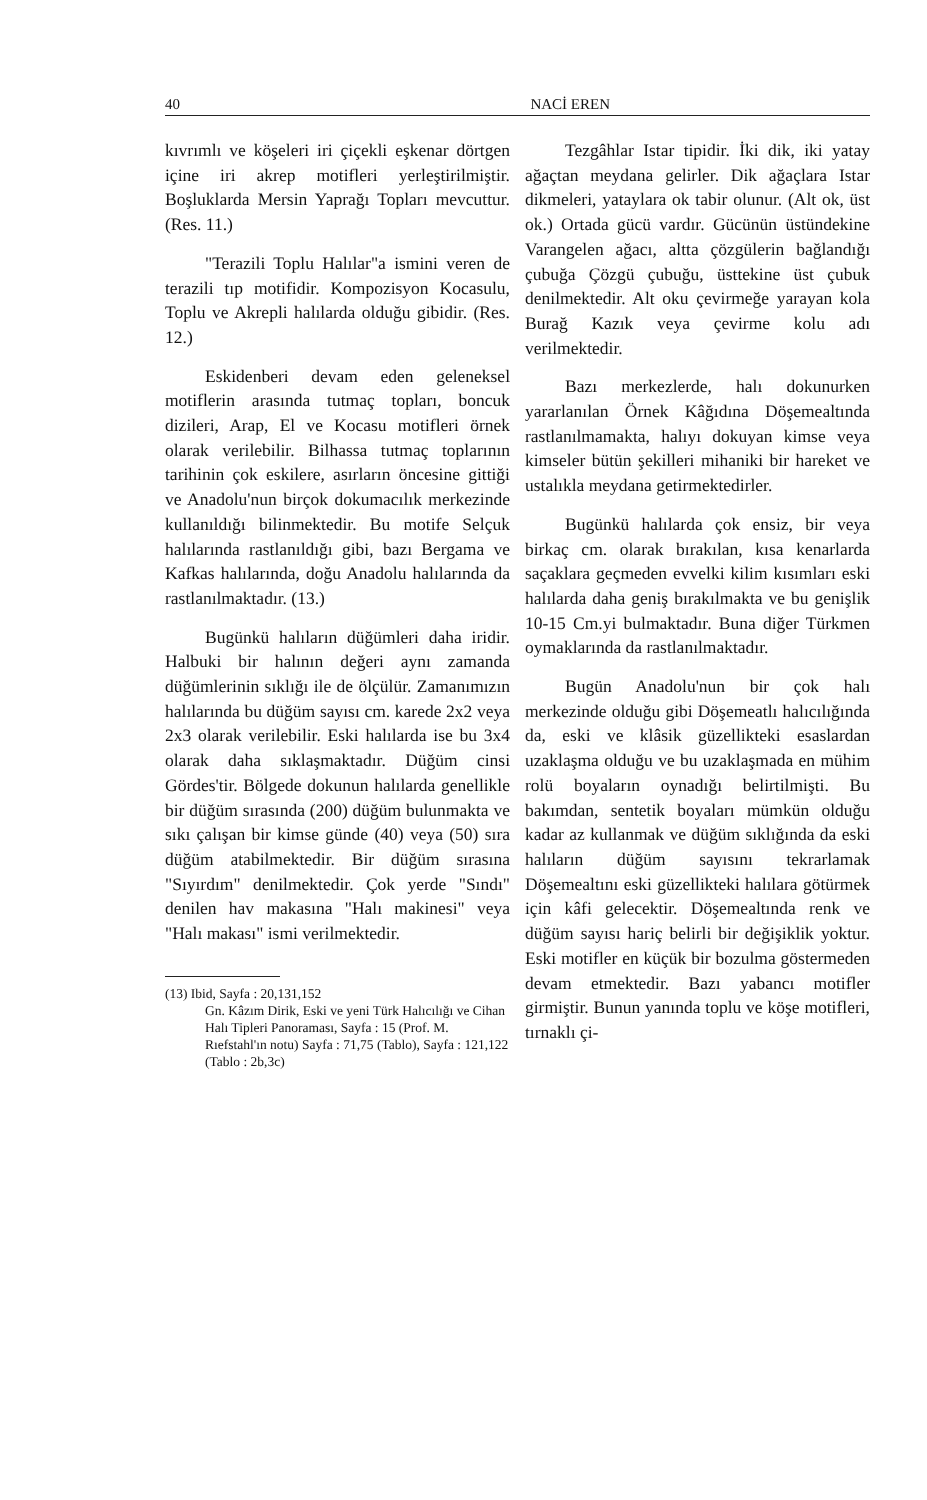40 NACİ EREN
kıvrımlı ve köşeleri iri çiçekli eşkenar dörtgen içine iri akrep motifleri yerleştirilmiştir. Boşluklarda Mersin Yaprağı Topları mevcuttur. (Res. 11.)
"Terazili Toplu Halılar"a ismini veren de terazili tıp motifidir. Kompozisyon Kocasulu, Toplu ve Akrepli halılarda olduğu gibidir. (Res. 12.)
Eskidenberi devam eden geleneksel motiflerin arasında tutmaç topları, boncuk dizileri, Arap, El ve Kocasu motifleri örnek olarak verilebilir. Bilhassa tutmaç toplarının tarihinin çok eskilere, asırların öncesine gittiği ve Anadolu'nun birçok dokumacılık merkezinde kullanıldığı bilinmektedir. Bu motife Selçuk halılarında rastlanıldığı gibi, bazı Bergama ve Kafkas halılarında, doğu Anadolu halılarında da rastlanılmaktadır. (13.)
Bugünkü halıların düğümleri daha iridir. Halbuki bir halının değeri aynı zamanda düğümlerinin sıklığı ile de ölçülür. Zamanımızın halılarında bu düğüm sayısı cm. karede 2x2 veya 2x3 olarak verilebilir. Eski halılarda ise bu 3x4 olarak daha sıklaşmaktadır. Düğüm cinsi Gördes'tir. Bölgede dokunun halılarda genellikle bir düğüm sırasında (200) düğüm bulunmakta ve sıkı çalışan bir kimse günde (40) veya (50) sıra düğüm atabilmektedir. Bir düğüm sırasına "Sıyırdım" denilmektedir. Çok yerde "Sındı" denilen hav makasına "Halı makinesi" veya "Halı makası" ismi verilmektedir.
(13) Ibid, Sayfa : 20,131,152
Gn. Kâzım Dirik, Eski ve yeni Türk Halıcılığı ve Cihan Halı Tipleri Panoraması, Sayfa : 15 (Prof. M. Rıefstahl'ın notu) Sayfa : 71,75 (Tablo), Sayfa : 121,122 (Tablo : 2b,3c)
Tezgâhlar Istar tipidir. İki dik, iki yatay ağaçtan meydana gelirler. Dik ağaçlara Istar dikmeleri, yataylara ok tabir olunur. (Alt ok, üst ok.) Ortada gücü vardır. Gücünün üstündekine Varangelen ağacı, altta çözgülerin bağlandığı çubuğa Çözgü çubuğu, üsttekine üst çubuk denilmektedir. Alt oku çevirmeğe yarayan kola Burağ Kazık veya çevirme kolu adı verilmektedir.
Bazı merkezlerde, halı dokunurken yararlanılan Örnek Kâğıdına Döşemealtında rastlanılmamakta, halıyı dokuyan kimse veya kimseler bütün şekilleri mihaniki bir hareket ve ustalıkla meydana getirmektedirler.
Bugünkü halılarda çok ensiz, bir veya birkaç cm. olarak bırakılan, kısa kenarlarda saçaklara geçmeden evvelki kilim kısımları eski halılarda daha geniş bırakılmakta ve bu genişlik 10-15 Cm.yi bulmaktadır. Buna diğer Türkmen oymaklarında da rastlanılmaktadır.
Bugün Anadolu'nun bir çok halı merkezinde olduğu gibi Döşemeatlı halıcılığında da, eski ve klâsik güzellikteki esaslardan uzaklaşma olduğu ve bu uzaklaşmada en mühim rolü boyaların oynadığı belirtilmişti. Bu bakımdan, sentetik boyaları mümkün olduğu kadar az kullanmak ve düğüm sıklığında da eski halıların düğüm sayısını tekrarlamak Döşemealtını eski güzellikteki halılara götürmek için kâfi gelecektir. Döşemealtında renk ve düğüm sayısı hariç belirli bir değişiklik yoktur. Eski motifler en küçük bir bozulma göstermeden devam etmektedir. Bazı yabancı motifler girmiştir. Bunun yanında toplu ve köşe motifleri, tırnaklı çi-